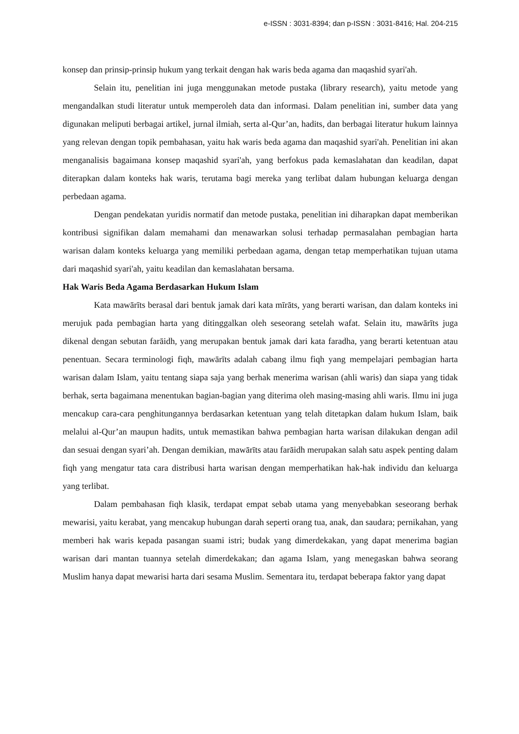e-ISSN : 3031-8394; dan p-ISSN : 3031-8416; Hal. 204-215
konsep dan prinsip-prinsip hukum yang terkait dengan hak waris beda agama dan maqashid syari'ah.
Selain itu, penelitian ini juga menggunakan metode pustaka (library research), yaitu metode yang mengandalkan studi literatur untuk memperoleh data dan informasi. Dalam penelitian ini, sumber data yang digunakan meliputi berbagai artikel, jurnal ilmiah, serta al-Qur’an, hadits, dan berbagai literatur hukum lainnya yang relevan dengan topik pembahasan, yaitu hak waris beda agama dan maqashid syari'ah. Penelitian ini akan menganalisis bagaimana konsep maqashid syari'ah, yang berfokus pada kemaslahatan dan keadilan, dapat diterapkan dalam konteks hak waris, terutama bagi mereka yang terlibat dalam hubungan keluarga dengan perbedaan agama.
Dengan pendekatan yuridis normatif dan metode pustaka, penelitian ini diharapkan dapat memberikan kontribusi signifikan dalam memahami dan menawarkan solusi terhadap permasalahan pembagian harta warisan dalam konteks keluarga yang memiliki perbedaan agama, dengan tetap memperhatikan tujuan utama dari maqashid syari'ah, yaitu keadilan dan kemaslahatan bersama.
Hak Waris Beda Agama Berdasarkan Hukum Islam
Kata mawārīts berasal dari bentuk jamak dari kata mīrāts, yang berarti warisan, dan dalam konteks ini merujuk pada pembagian harta yang ditinggalkan oleh seseorang setelah wafat. Selain itu, mawārīts juga dikenal dengan sebutan farāidh, yang merupakan bentuk jamak dari kata faradha, yang berarti ketentuan atau penentuan. Secara terminologi fiqh, mawārīts adalah cabang ilmu fiqh yang mempelajari pembagian harta warisan dalam Islam, yaitu tentang siapa saja yang berhak menerima warisan (ahli waris) dan siapa yang tidak berhak, serta bagaimana menentukan bagian-bagian yang diterima oleh masing-masing ahli waris. Ilmu ini juga mencakup cara-cara penghitungannya berdasarkan ketentuan yang telah ditetapkan dalam hukum Islam, baik melalui al-Qur’an maupun hadits, untuk memastikan bahwa pembagian harta warisan dilakukan dengan adil dan sesuai dengan syari’ah. Dengan demikian, mawārīts atau farāidh merupakan salah satu aspek penting dalam fiqh yang mengatur tata cara distribusi harta warisan dengan memperhatikan hak-hak individu dan keluarga yang terlibat.
Dalam pembahasan fiqh klasik, terdapat empat sebab utama yang menyebabkan seseorang berhak mewarisi, yaitu kerabat, yang mencakup hubungan darah seperti orang tua, anak, dan saudara; pernikahan, yang memberi hak waris kepada pasangan suami istri; budak yang dimerdekakan, yang dapat menerima bagian warisan dari mantan tuannya setelah dimerdekakan; dan agama Islam, yang menegaskan bahwa seorang Muslim hanya dapat mewarisi harta dari sesama Muslim. Sementara itu, terdapat beberapa faktor yang dapat